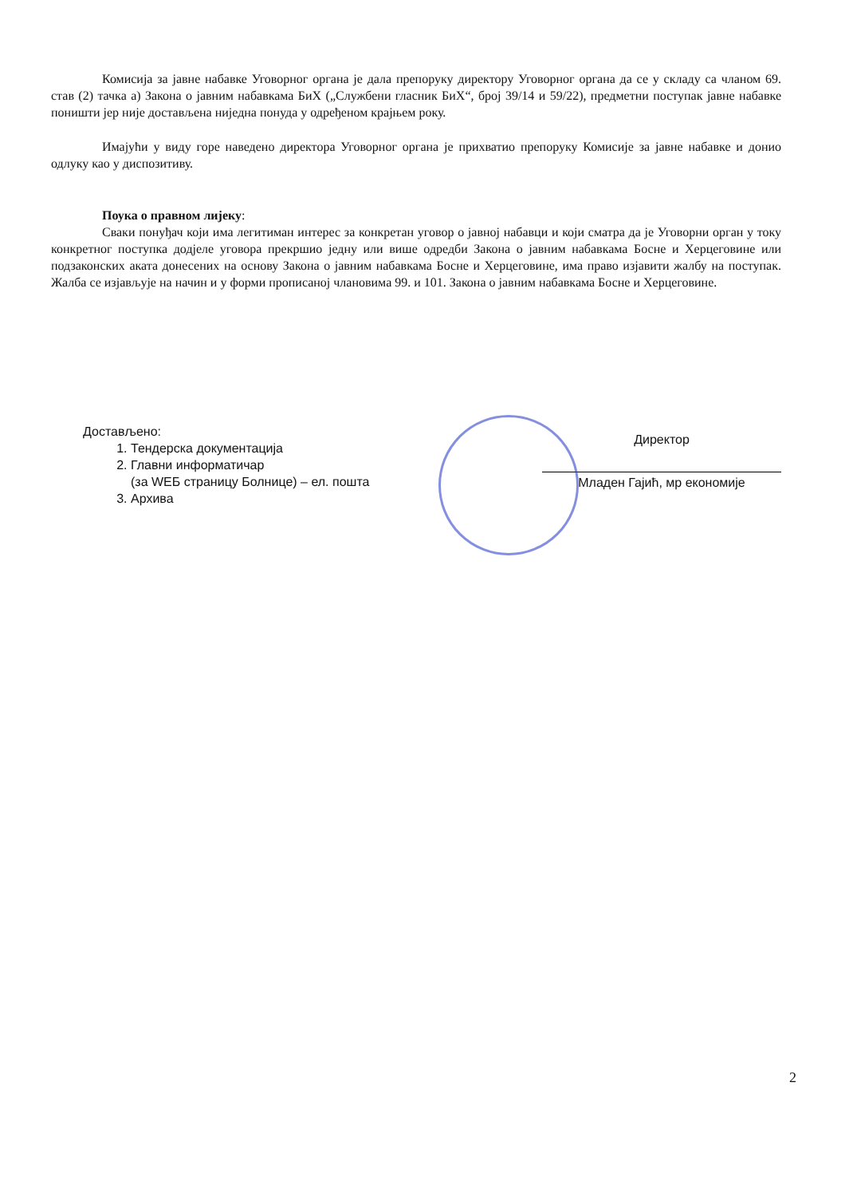Комисија за јавне набавке Уговорног органа је дала препоруку директору Уговорног органа да се у складу са чланом 69. став (2) тачка а) Закона о јавним набавкама БиХ („Службени гласник БиХ“, број 39/14 и 59/22), предметни поступак јавне набавке поништи јер није достављена ниједна понуда у одређеном крајњем року.
Имајући у виду горе наведено директора Уговорног органа је прихватио препоруку Комисије за јавне набавке и донио одлуку као у диспозитиву.
Поука о правном лијеку:
Сваки понуђач који има легитиман интерес за конкретан уговор о јавној набавци и који сматра да је Уговорни орган у току конкретног поступка додјеле уговора прекршио једну или више одредби Закона о јавним набавкама Босне и Херцеговине или подзаконских аката донесених на основу Закона о јавним набавкама Босне и Херцеговине, има право изјавити жалбу на поступак. Жалба се изјављује на начин и у форми прописаној члановима 99. и 101. Закона о јавним набавкама Босне и Херцеговине.
Достављено:
1. Тендерска документација
2. Главни информатичар
(за WEБ страницу Болнице) – ел. пошта
3. Архива
Директор
Младен Гајић, мр економије
2